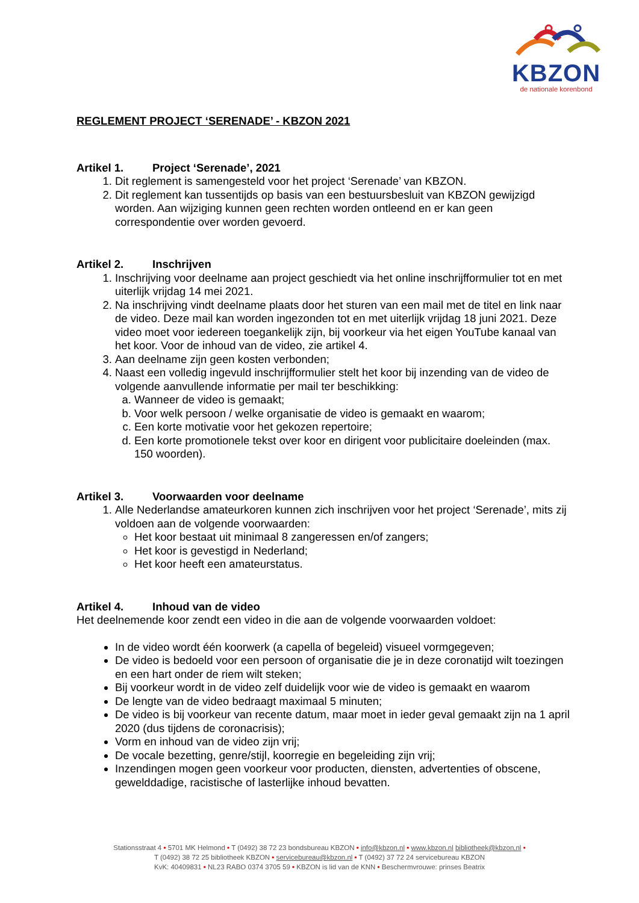KBZON
de nationale korenbond
REGLEMENT PROJECT ‘SERENADE’ - KBZON 2021
Artikel 1. Project ‘Serenade’, 2021
1. Dit reglement is samengesteld voor het project ‘Serenade’ van KBZON.
2. Dit reglement kan tussentijds op basis van een bestuursbesluit van KBZON gewijzigd worden. Aan wijziging kunnen geen rechten worden ontleend en er kan geen correspondentie over worden gevoerd.
Artikel 2. Inschrijven
1. Inschrijving voor deelname aan project geschiedt via het online inschrijfformulier tot en met uiterlijk vrijdag 14 mei 2021.
2. Na inschrijving vindt deelname plaats door het sturen van een mail met de titel en link naar de video. Deze mail kan worden ingezonden tot en met uiterlijk vrijdag 18 juni 2021. Deze video moet voor iedereen toegankelijk zijn, bij voorkeur via het eigen YouTube kanaal van het koor. Voor de inhoud van de video, zie artikel 4.
3. Aan deelname zijn geen kosten verbonden;
4. Naast een volledig ingevuld inschrijfformulier stelt het koor bij inzending van de video de volgende aanvullende informatie per mail ter beschikking:
a. Wanneer de video is gemaakt;
b. Voor welk persoon / welke organisatie de video is gemaakt en waarom;
c. Een korte motivatie voor het gekozen repertoire;
d. Een korte promotionele tekst over koor en dirigent voor publicitaire doeleinden (max. 150 woorden).
Artikel 3. Voorwaarden voor deelname
1. Alle Nederlandse amateurkoren kunnen zich inschrijven voor het project ‘Serenade’, mits zij voldoen aan de volgende voorwaarden:
Het koor bestaat uit minimaal 8 zangeressen en/of zangers;
Het koor is gevestigd in Nederland;
Het koor heeft een amateurstatus.
Artikel 4. Inhoud van de video
Het deelnemende koor zendt een video in die aan de volgende voorwaarden voldoet:
In de video wordt één koorwerk (a capella of begeleid) visueel vormgegeven;
De video is bedoeld voor een persoon of organisatie die je in deze coronatijd wilt toezingen en een hart onder de riem wilt steken;
Bij voorkeur wordt in de video zelf duidelijk voor wie de video is gemaakt en waarom
De lengte van de video bedraagt maximaal 5 minuten;
De video is bij voorkeur van recente datum, maar moet in ieder geval gemaakt zijn na 1 april 2020 (dus tijdens de coronacrisis);
Vorm en inhoud van de video zijn vrij;
De vocale bezetting, genre/stijl, koorregie en begeleiding zijn vrij;
Inzendingen mogen geen voorkeur voor producten, diensten, advertenties of obscene, gewelddadige, racistische of lasterlijke inhoud bevatten.
Stationsstraat 4 • 5701 MK Helmond • T (0492) 38 72 23 bondsbureau KBZON • info@kbzon.nl • www.kbzon.nl bibliotheek@kbzon.nl •
T (0492) 38 72 25 bibliotheek KBZON • servicebureau@kbzon.nl • T (0492) 37 72 24 servicebureau KBZON
KvK: 40409831 • NL23 RABO 0374 3705 59 • KBZON is lid van de KNN • Beschermvrouwe: prinses Beatrix